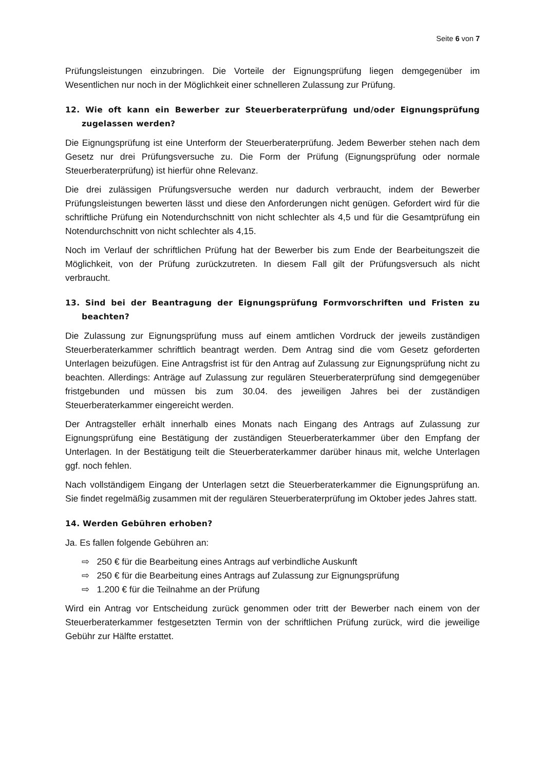Seite 6 von 7
Prüfungsleistungen einzubringen. Die Vorteile der Eignungsprüfung liegen demgegenüber im Wesentlichen nur noch in der Möglichkeit einer schnelleren Zulassung zur Prüfung.
12. Wie oft kann ein Bewerber zur Steuerberaterprüfung und/oder Eignungsprüfung zugelassen werden?
Die Eignungsprüfung ist eine Unterform der Steuerberaterprüfung. Jedem Bewerber stehen nach dem Gesetz nur drei Prüfungsversuche zu. Die Form der Prüfung (Eignungsprüfung oder normale Steuerberaterprüfung) ist hierfür ohne Relevanz.
Die drei zulässigen Prüfungsversuche werden nur dadurch verbraucht, indem der Bewerber Prüfungsleistungen bewerten lässt und diese den Anforderungen nicht genügen. Gefordert wird für die schriftliche Prüfung ein Notendurchschnitt von nicht schlechter als 4,5 und für die Gesamtprüfung ein Notendurchschnitt von nicht schlechter als 4,15.
Noch im Verlauf der schriftlichen Prüfung hat der Bewerber bis zum Ende der Bearbeitungszeit die Möglichkeit, von der Prüfung zurückzutreten. In diesem Fall gilt der Prüfungsversuch als nicht verbraucht.
13. Sind bei der Beantragung der Eignungsprüfung Formvorschriften und Fristen zu beachten?
Die Zulassung zur Eignungsprüfung muss auf einem amtlichen Vordruck der jeweils zuständigen Steuerberaterkammer schriftlich beantragt werden. Dem Antrag sind die vom Gesetz geforderten Unterlagen beizufügen. Eine Antragsfrist ist für den Antrag auf Zulassung zur Eignungsprüfung nicht zu beachten. Allerdings: Anträge auf Zulassung zur regulären Steuerberaterprüfung sind demgegenüber fristgebunden und müssen bis zum 30.04. des jeweiligen Jahres bei der zuständigen Steuerberaterkammer eingereicht werden.
Der Antragsteller erhält innerhalb eines Monats nach Eingang des Antrags auf Zulassung zur Eignungsprüfung eine Bestätigung der zuständigen Steuerberaterkammer über den Empfang der Unterlagen. In der Bestätigung teilt die Steuerberaterkammer darüber hinaus mit, welche Unterlagen ggf. noch fehlen.
Nach vollständigem Eingang der Unterlagen setzt die Steuerberaterkammer die Eignungsprüfung an. Sie findet regelmäßig zusammen mit der regulären Steuerberaterprüfung im Oktober jedes Jahres statt.
14. Werden Gebühren erhoben?
Ja. Es fallen folgende Gebühren an:
⇨ 250 € für die Bearbeitung eines Antrags auf verbindliche Auskunft
⇨ 250 € für die Bearbeitung eines Antrags auf Zulassung zur Eignungsprüfung
⇨ 1.200 € für die Teilnahme an der Prüfung
Wird ein Antrag vor Entscheidung zurück genommen oder tritt der Bewerber nach einem von der Steuerberaterkammer festgesetzten Termin von der schriftlichen Prüfung zurück, wird die jeweilige Gebühr zur Hälfte erstattet.